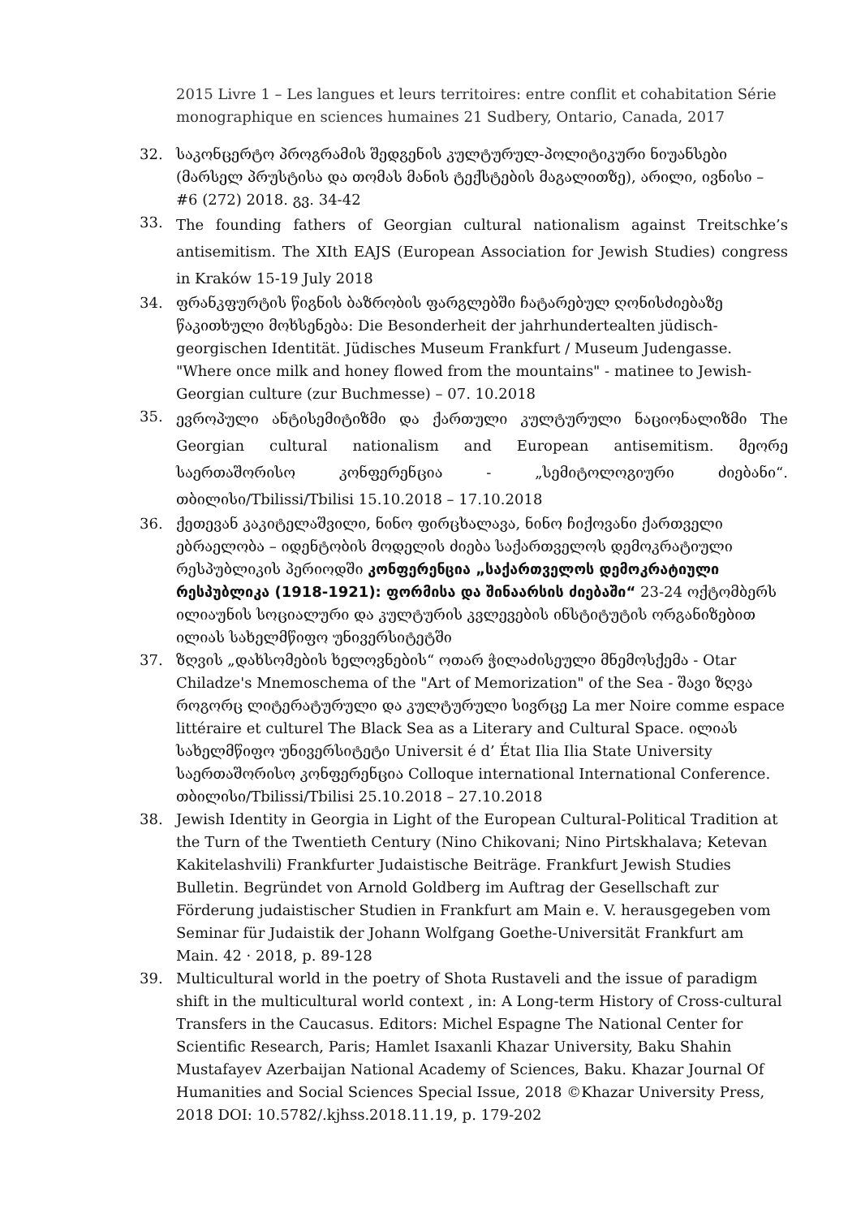2015 Livre 1 – Les langues et leurs territoires: entre conflit et cohabitation Série monographique en sciences humaines 21 Sudbery, Ontario, Canada, 2017
32. საკონცერტო პროგრამის შედგენის კულტურულ-პოლიტიკური ნიუანსები (მარსელ პრუსტისა და თომას მანის ტექსტების მაგალითზე), არილი, ივნისი – #6 (272) 2018. გვ. 34-42
33. The founding fathers of Georgian cultural nationalism against Treitschke’s antisemitism. The XIth EAJS (European Association for Jewish Studies) congress in Kraków 15-19 July 2018
34. ფრანკფურტის წიგნის ბაზრობის ფარგლებში ჩატარებულ ღონისძიებაზე წაკითხული მოხსენება: Die Besonderheit der jahrhundertealten jüdisch-georgischen Identität. Jüdisches Museum Frankfurt / Museum Judengasse. "Where once milk and honey flowed from the mountains" - matinee to Jewish-Georgian culture (zur Buchmesse) – 07. 10.2018
35. ევროპული ანტისემიტიზმი და ქართული კულტურული ნაციონალიზმი The Georgian cultural nationalism and European antisemitism. მეორე საერთაშორისო კონფერენცია - „სემიტოლოგიური ძიებანი“. თბილისი/Tbilissi/Tbilisi 15.10.2018 – 17.10.2018
36. ქეთევან კაკიტელაშვილი, ნინო ფირცხალავა, ნინო ჩიქოვანი ქართველი ებრაელობა – იდენტობის მოდელის ძიება საქართველოს დემოკრატიული რესპუბლიკის პერიოდში კონფერენცია „საქართველოს დემოკრატიული რესპუბლიკა (1918-1921): ფორმისა და შინაარსის ძიებაში“ 23-24 ოქტომბერს ილიაუნის სოციალური და კულტურის კვლევების ინსტიტუტის ორგანიზებით ილიას სახელმწიფო უნივერსიტეტში
37. ზღვის „დახსომების ხელოვნების“ ოთარ ჭილაძისეული მნემოსქემა - Otar Chiladze's Mnemoschema of the "Art of Memorization" of the Sea - შავი ზღვა როგორც ლიტერატურული და კულტურული სივრცე La mer Noire comme espace littéraire et culturel The Black Sea as a Literary and Cultural Space. ილიას სახელმწიფო უნივერსიტეტი Universit é d’ État Ilia Ilia State University საერთაშორისო კონფერენცია Colloque international International Conference. თბილისი/Tbilissi/Tbilisi 25.10.2018 – 27.10.2018
38. Jewish Identity in Georgia in Light of the European Cultural-Political Tradition at the Turn of the Twentieth Century (Nino Chikovani; Nino Pirtskhalava; Ketevan Kakitelashvili) Frankfurter Judaistische Beiträge. Frankfurt Jewish Studies Bulletin. Begründet von Arnold Goldberg im Auftrag der Gesellschaft zur Förderung judaistischer Studien in Frankfurt am Main e. V. herausgegeben vom Seminar für Judaistik der Johann Wolfgang Goethe-Universität Frankfurt am Main. 42 · 2018, p. 89-128
39. Multicultural world in the poetry of Shota Rustaveli and the issue of paradigm shift in the multicultural world context , in: A Long-term History of Cross-cultural Transfers in the Caucasus. Editors: Michel Espagne The National Center for Scientific Research, Paris; Hamlet Isaxanli Khazar University, Baku Shahin Mustafayev Azerbaijan National Academy of Sciences, Baku. Khazar Journal Of Humanities and Social Sciences Special Issue, 2018 ©Khazar University Press, 2018 DOI: 10.5782/.kjhss.2018.11.19, p. 179-202